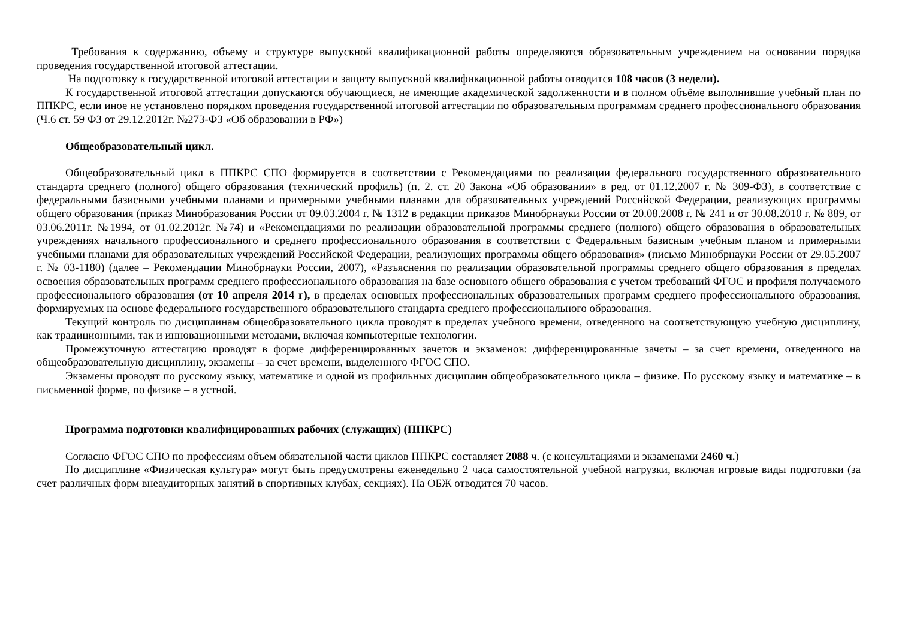Требования к содержанию, объему и структуре выпускной квалификационной работы определяются образовательным учреждением на основании порядка проведения государственной итоговой аттестации.
На подготовку к государственной итоговой аттестации и защиту выпускной квалификационной работы отводится 108 часов (3 недели).
К государственной итоговой аттестации допускаются обучающиеся, не имеющие академической задолженности и в полном объёме выполнившие учебный план по ППКРС, если иное не установлено порядком проведения государственной итоговой аттестации по образовательным программам среднего профессионального образования (Ч.6 ст. 59 ФЗ от 29.12.2012г. №273-ФЗ «Об образовании в РФ»)
Общеобразовательный цикл.
Общеобразовательный цикл в ППКРС СПО формируется в соответствии с Рекомендациями по реализации федерального государственного образовательного стандарта среднего (полного) общего образования (технический профиль) (п. 2. ст. 20 Закона «Об образовании» в ред. от 01.12.2007 г. № 309-ФЗ), в соответствие с федеральными базисными учебными планами и примерными учебными планами для образовательных учреждений Российской Федерации, реализующих программы общего образования (приказ Минобразования России от 09.03.2004 г. № 1312 в редакции приказов Минобрнауки России от 20.08.2008 г. № 241 и от 30.08.2010 г. № 889, от 03.06.2011г. №1994, от 01.02.2012г. №74) и «Рекомендациями по реализации образовательной программы среднего (полного) общего образования в образовательных учреждениях начального профессионального и среднего профессионального образования в соответствии с Федеральным базисным учебным планом и примерными учебными планами для образовательных учреждений Российской Федерации, реализующих программы общего образования» (письмо Минобрнауки России от 29.05.2007 г. № 03-1180) (далее – Рекомендации Минобрнауки России, 2007), «Разъяснения по реализации образовательной программы среднего общего образования в пределах освоения образовательных программ среднего профессионального образования на базе основного общего образования с учетом требований ФГОС и профиля получаемого профессионального образования (от 10 апреля 2014 г), в пределах основных профессиональных образовательных программ среднего профессионального образования, формируемых на основе федерального государственного образовательного стандарта среднего профессионального образования.
Текущий контроль по дисциплинам общеобразовательного цикла проводят в пределах учебного времени, отведенного на соответствующую учебную дисциплину, как традиционными, так и инновационными методами, включая компьютерные технологии.
Промежуточную аттестацию проводят в форме дифференцированных зачетов и экзаменов: дифференцированные зачеты – за счет времени, отведенного на общеобразовательную дисциплину, экзамены – за счет времени, выделенного ФГОС СПО.
Экзамены проводят по русскому языку, математике и одной из профильных дисциплин общеобразовательного цикла – физике. По русскому языку и математике – в письменной форме, по физике – в устной.
Программа подготовки квалифицированных рабочих (служащих) (ППКРС)
Согласно ФГОС СПО по профессиям объем обязательной части циклов ППКРС составляет 2088 ч. (с консультациями и экзаменами 2460 ч.)
По дисциплине «Физическая культура» могут быть предусмотрены еженедельно 2 часа самостоятельной учебной нагрузки, включая игровые виды подготовки (за счет различных форм внеаудиторных занятий в спортивных клубах, секциях). На ОБЖ отводится 70 часов.